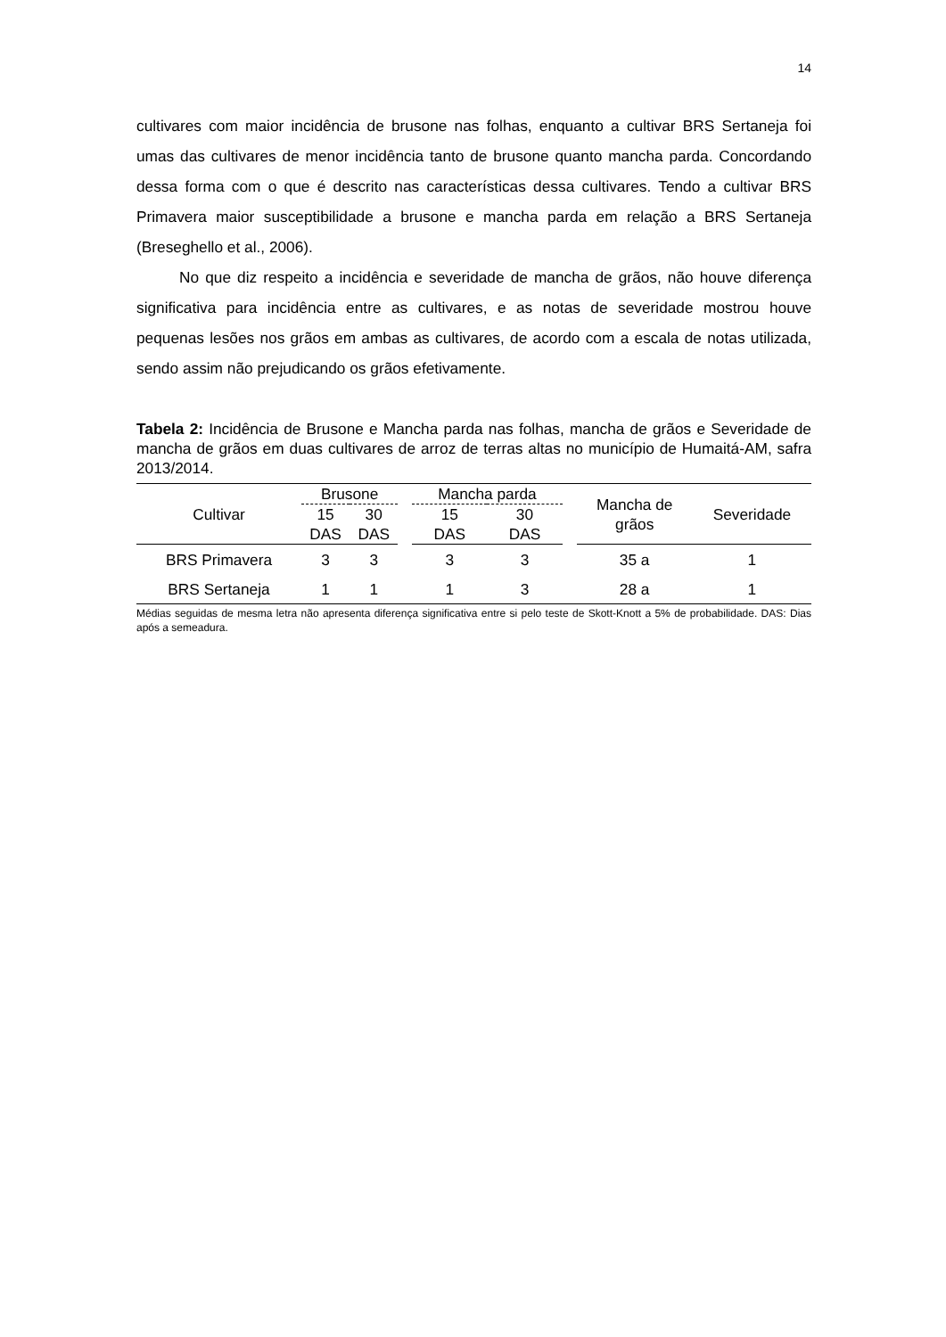14
cultivares com maior incidência de brusone nas folhas, enquanto a cultivar BRS Sertaneja foi umas das cultivares de menor incidência tanto de brusone quanto mancha parda. Concordando dessa forma com o que é descrito nas características dessa cultivares. Tendo a cultivar BRS Primavera maior susceptibilidade a brusone e mancha parda em relação a BRS Sertaneja (Breseghello et al., 2006).
No que diz respeito a incidência e severidade de mancha de grãos, não houve diferença significativa para incidência entre as cultivares, e as notas de severidade mostrou houve pequenas lesões nos grãos em ambas as cultivares, de acordo com a escala de notas utilizada, sendo assim não prejudicando os grãos efetivamente.
Tabela 2: Incidência de Brusone e Mancha parda nas folhas, mancha de grãos e Severidade de mancha de grãos em duas cultivares de arroz de terras altas no município de Humaitá-AM, safra 2013/2014.
| Cultivar | Brusone | | | Mancha parda | | | Mancha de grãos | Severidade |
| --- | --- | --- | --- | --- | --- | --- | --- | --- |
| | 15 DAS | 30 DAS | | 15 DAS | 30 DAS | | | |
| BRS Primavera | 3 | 3 | | 3 | 3 | | 35 a | 1 |
| BRS Sertaneja | 1 | 1 | | 1 | 3 | | 28 a | 1 |
Médias seguidas de mesma letra não apresenta diferença significativa entre si pelo teste de Skott-Knott a 5% de probabilidade. DAS: Dias após a semeadura.